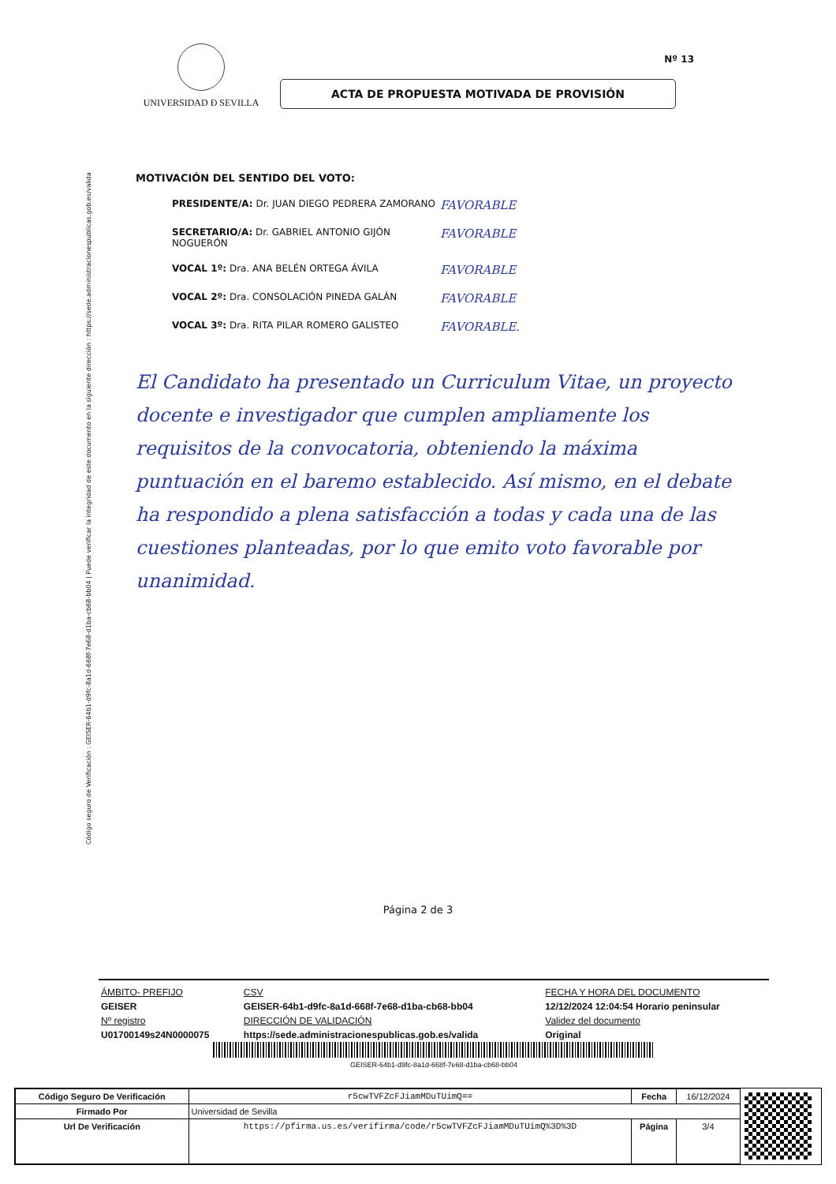Código seguro de Verificación : GEISER-64b1-d9fc-8a1d-668f-7e68-d1ba-cb68-bb04 | Puede verificar la integridad de este documento en la siguiente dirección : https://sede.administracionespublicas.gob.es/valida
Nº 13
UNIVERSIDAD Ð SEVILLA
ACTA DE PROPUESTA MOTIVADA DE PROVISIÓN
MOTIVACIÓN DEL SENTIDO DEL VOTO:
PRESIDENTE/A: Dr. JUAN DIEGO PEDRERA ZAMORANO FAVORABLE
SECRETARIO/A: Dr. GABRIEL ANTONIO GIJÓN NOGUERÓN FAVORABLE
VOCAL 1º: Dra. ANA BELÉN ORTEGA ÁVILA FAVORABLE
VOCAL 2º: Dra. CONSOLACIÓN PINEDA GALÁN FAVORABLE
VOCAL 3º: Dra. RITA PILAR ROMERO GALISTEO FAVORABLE.
El Candidato ha presentado un Curriculum Vitae, un proyecto docente e investigador que cumplen ampliamente los requisitos de la convocatoria, obteniendo la máxima puntuación en el baremo establecido. Así mismo, en el debate ha respondido a plena satisfacción a todas y cada una de las cuestiones planteadas, por lo que emito voto favorable por unanimidad.
Página 2 de 3
| ÁMBITO- PREFIJO | CSV | FECHA Y HORA DEL DOCUMENTO |
| GEISER | GEISER-64b1-d9fc-8a1d-668f-7e68-d1ba-cb68-bb04 | 12/12/2024 12:04:54 Horario peninsular |
| Nº registro | DIRECCIÓN DE VALIDACIÓN | Validez del documento |
| U01700149s24N0000075 | https://sede.administracionespublicas.gob.es/valida | Original |
GEISER-64b1-d9fc-8a1d-668f-7e68-d1ba-cb68-bb04
| Código Seguro De Verificación | r5cwTVFZcFJiamMDuTUimQ== | Fecha | 16/12/2024 |
| Firmado Por | Universidad de Sevilla | | |
| Url De Verificación | https://pfirma.us.es/verifirma/code/r5cwTVFZcFJiamMDuTUimQ%3D%3D | Página | 3/4 |